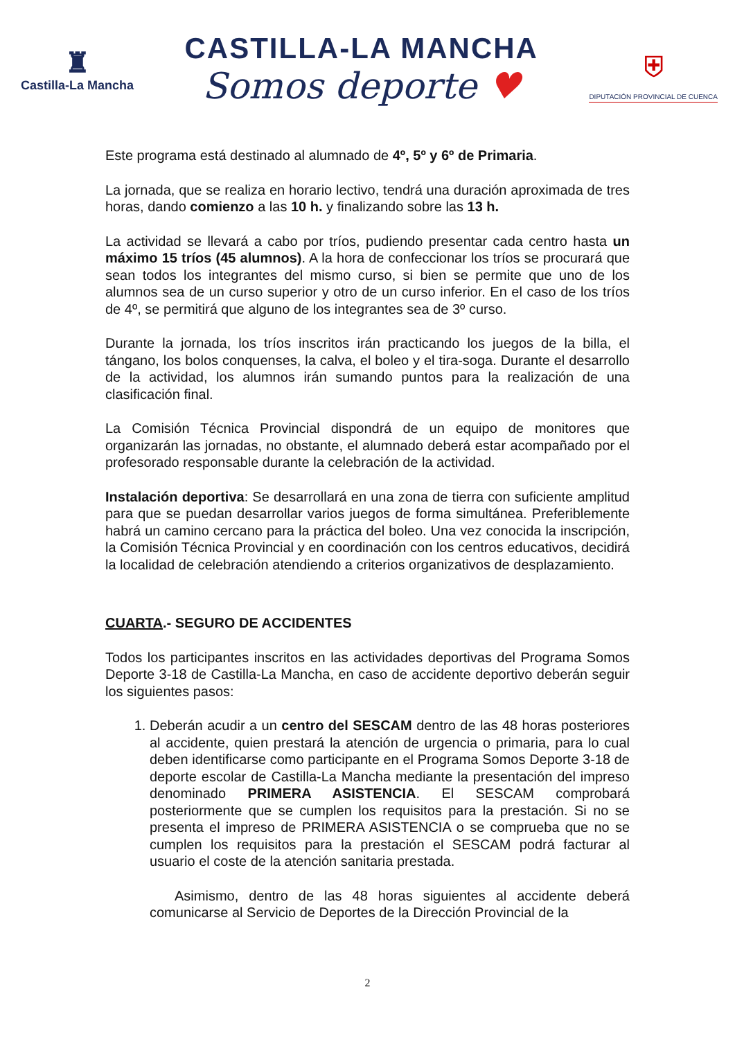♜
Castilla-La Mancha
CASTILLA-LA MANCHA
Somos deporte ♥
⛨
DIPUTACIÓN PROVINCIAL DE CUENCA
Este programa está destinado al alumnado de 4º, 5º y 6º de Primaria.
La jornada, que se realiza en horario lectivo, tendrá una duración aproximada de tres horas, dando comienzo a las 10 h. y finalizando sobre las 13 h.
La actividad se llevará a cabo por tríos, pudiendo presentar cada centro hasta un máximo 15 tríos (45 alumnos). A la hora de confeccionar los tríos se procurará que sean todos los integrantes del mismo curso, si bien se permite que uno de los alumnos sea de un curso superior y otro de un curso inferior. En el caso de los tríos de 4º, se permitirá que alguno de los integrantes sea de 3º curso.
Durante la jornada, los tríos inscritos irán practicando los juegos de la billa, el tángano, los bolos conquenses, la calva, el boleo y el tira-soga. Durante el desarrollo de la actividad, los alumnos irán sumando puntos para la realización de una clasificación final.
La Comisión Técnica Provincial dispondrá de un equipo de monitores que organizarán las jornadas, no obstante, el alumnado deberá estar acompañado por el profesorado responsable durante la celebración de la actividad.
Instalación deportiva: Se desarrollará en una zona de tierra con suficiente amplitud para que se puedan desarrollar varios juegos de forma simultánea. Preferiblemente habrá un camino cercano para la práctica del boleo. Una vez conocida la inscripción, la Comisión Técnica Provincial y en coordinación con los centros educativos, decidirá la localidad de celebración atendiendo a criterios organizativos de desplazamiento.
CUARTA.- SEGURO DE ACCIDENTES
Todos los participantes inscritos en las actividades deportivas del Programa Somos Deporte 3-18 de Castilla-La Mancha, en caso de accidente deportivo deberán seguir los siguientes pasos:
1. Deberán acudir a un centro del SESCAM dentro de las 48 horas posteriores al accidente, quien prestará la atención de urgencia o primaria, para lo cual deben identificarse como participante en el Programa Somos Deporte 3-18 de deporte escolar de Castilla-La Mancha mediante la presentación del impreso denominado PRIMERA ASISTENCIA. El SESCAM comprobará posteriormente que se cumplen los requisitos para la prestación. Si no se presenta el impreso de PRIMERA ASISTENCIA o se comprueba que no se cumplen los requisitos para la prestación el SESCAM podrá facturar al usuario el coste de la atención sanitaria prestada.
Asimismo, dentro de las 48 horas siguientes al accidente deberá comunicarse al Servicio de Deportes de la Dirección Provincial de la
2